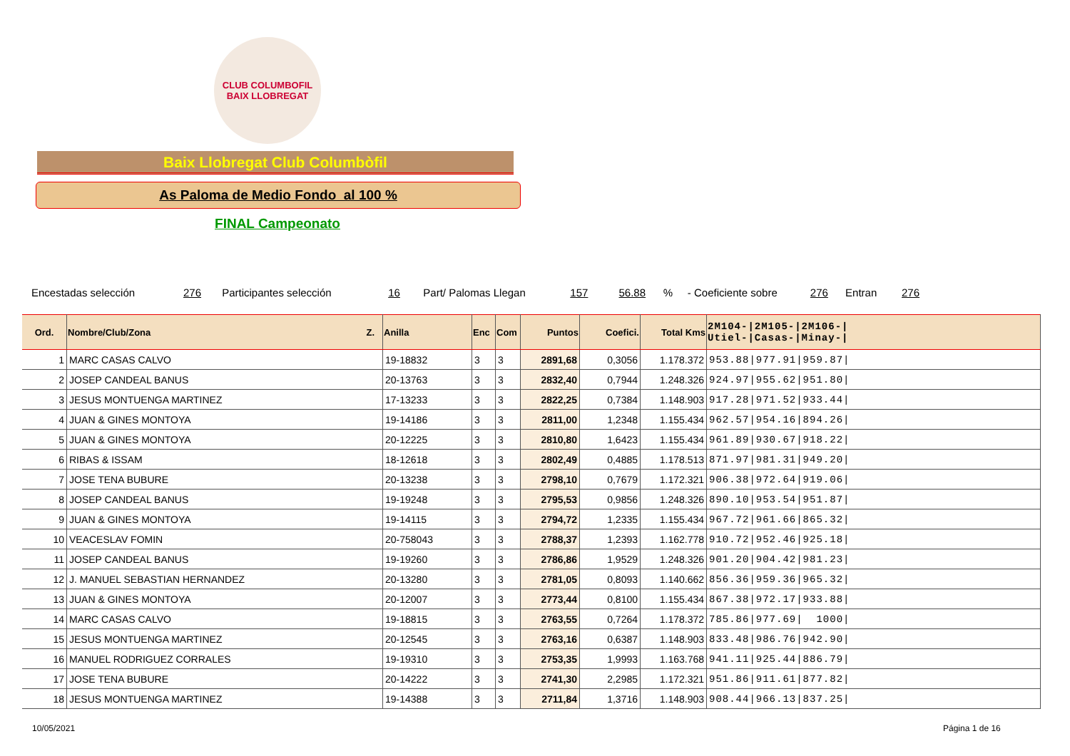CLUB COLUMBOFIL
BAIX LLOBREGAT
Baix Llobregat Club Columbòfil
As Paloma de Medio Fondo al 100 %
FINAL Campeonato
Encestadas selección 276 Participantes selección 16 Part/ Palomas Llegan 157 56.88 % - Coeficiente sobre 276 Entran 276
| Ord. | Nombre/Club/Zona Z. | Anilla | Enc | Com | Puntos | Coefici. | Total Kms | 2M104-/2M105-/2M106-/ Utiel-/Casas-/Minay-/ |
| --- | --- | --- | --- | --- | --- | --- | --- | --- |
| 1 | MARC CASAS CALVO | 19-18832 | 3 | 3 | 2891,68 | 0,3056 | 1.178.372 | 953.88/977.91/959.87/ |
| 2 | JOSEP CANDEAL BANUS | 20-13763 | 3 | 3 | 2832,40 | 0,7944 | 1.248.326 | 924.97/955.62/951.80/ |
| 3 | JESUS MONTUENGA MARTINEZ | 17-13233 | 3 | 3 | 2822,25 | 0,7384 | 1.148.903 | 917.28/971.52/933.44/ |
| 4 | JUAN & GINES MONTOYA | 19-14186 | 3 | 3 | 2811,00 | 1,2348 | 1.155.434 | 962.57/954.16/894.26/ |
| 5 | JUAN & GINES MONTOYA | 20-12225 | 3 | 3 | 2810,80 | 1,6423 | 1.155.434 | 961.89/930.67/918.22/ |
| 6 | RIBAS & ISSAM | 18-12618 | 3 | 3 | 2802,49 | 0,4885 | 1.178.513 | 871.97/981.31/949.20/ |
| 7 | JOSE TENA BUBURE | 20-13238 | 3 | 3 | 2798,10 | 0,7679 | 1.172.321 | 906.38/972.64/919.06/ |
| 8 | JOSEP CANDEAL BANUS | 19-19248 | 3 | 3 | 2795,53 | 0,9856 | 1.248.326 | 890.10/953.54/951.87/ |
| 9 | JUAN & GINES MONTOYA | 19-14115 | 3 | 3 | 2794,72 | 1,2335 | 1.155.434 | 967.72/961.66/865.32/ |
| 10 | VEACESLAV FOMIN | 20-758043 | 3 | 3 | 2788,37 | 1,2393 | 1.162.778 | 910.72/952.46/925.18/ |
| 11 | JOSEP CANDEAL BANUS | 19-19260 | 3 | 3 | 2786,86 | 1,9529 | 1.248.326 | 901.20/904.42/981.23/ |
| 12 | J. MANUEL SEBASTIAN HERNANDEZ | 20-13280 | 3 | 3 | 2781,05 | 0,8093 | 1.140.662 | 856.36/959.36/965.32/ |
| 13 | JUAN & GINES MONTOYA | 20-12007 | 3 | 3 | 2773,44 | 0,8100 | 1.155.434 | 867.38/972.17/933.88/ |
| 14 | MARC CASAS CALVO | 19-18815 | 3 | 3 | 2763,55 | 0,7264 | 1.178.372 | 785.86/977.69/ 1000/ |
| 15 | JESUS MONTUENGA MARTINEZ | 20-12545 | 3 | 3 | 2763,16 | 0,6387 | 1.148.903 | 833.48/986.76/942.90/ |
| 16 | MANUEL RODRIGUEZ CORRALES | 19-19310 | 3 | 3 | 2753,35 | 1,9993 | 1.163.768 | 941.11/925.44/886.79/ |
| 17 | JOSE TENA BUBURE | 20-14222 | 3 | 3 | 2741,30 | 2,2985 | 1.172.321 | 951.86/911.61/877.82/ |
| 18 | JESUS MONTUENGA MARTINEZ | 19-14388 | 3 | 3 | 2711,84 | 1,3716 | 1.148.903 | 908.44/966.13/837.25/ |
10/05/2021 Página 1 de 16